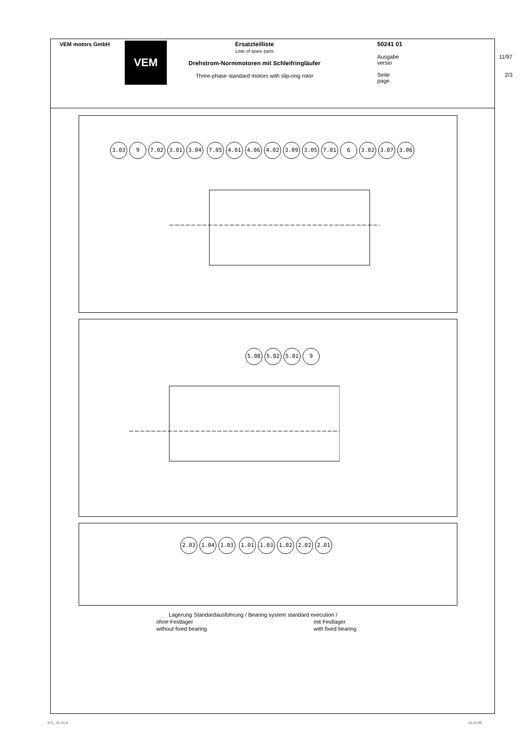VEM motors GmbH
VEM
Ersatzteilliste
Liste of spare parts
Drehstrom-Normmotoren mit Schleifringläufer
Three-phase standard motors with slip-ring rotor
50241 01
Ausgabe 11/97
versio
Seite 2/3
page
3.03 9 7.02 3.01 3.04 7.05 4.01 4.06 4.02 3.09 3.05 7.01 6 3.02 3.07 3.06
5.08 5.02 5.01 9
2.03 1.04 1.03 1.01 1.03 1.02 2.02 2.01
Lagerung Standardausführung / Bearing system standard execution /
ohne Festlager
without fixed bearing
mit Festlager
with fixed bearing
ETL_SL.XLS 25.01.99